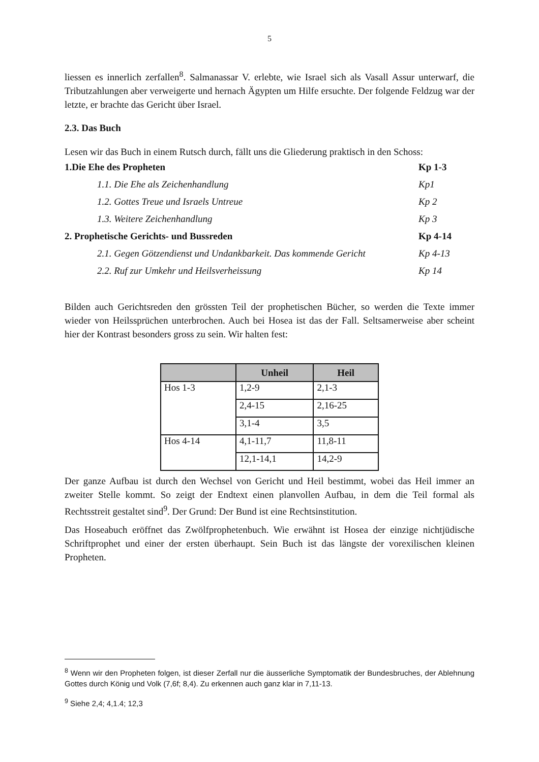5
liessen es innerlich zerfallen<sup>8</sup>. Salmanassar V. erlebte, wie Israel sich als Vasall Assur unterwarf, die Tributzahlungen aber verweigerte und hernach Ägypten um Hilfe ersuchte. Der folgende Feldzug war der letzte, er brachte das Gericht über Israel.
2.3. Das Buch
Lesen wir das Buch in einem Rutsch durch, fällt uns die Gliederung praktisch in den Schoss:
| 1.Die Ehe des Propheten | Kp 1-3 |
| 1.1. Die Ehe als Zeichenhandlung | Kp1 |
| 1.2. Gottes Treue und Israels Untreue | Kp 2 |
| 1.3. Weitere Zeichenhandlung | Kp 3 |
| 2. Prophetische Gerichts- und Bussreden | Kp 4-14 |
| 2.1. Gegen Götzendienst und Undankbarkeit. Das kommende Gericht | Kp 4-13 |
| 2.2. Ruf zur Umkehr und Heilsverheissung | Kp 14 |
Bilden auch Gerichtsreden den grössten Teil der prophetischen Bücher, so werden die Texte immer wieder von Heilssprüchen unterbrochen. Auch bei Hosea ist das der Fall. Seltsamerweise aber scheint hier der Kontrast besonders gross zu sein. Wir halten fest:
| | Unheil | Heil |
| --- | --- | --- |
| Hos 1-3 | 1,2-9 | 2,1-3 |
| | 2,4-15 | 2,16-25 |
| | 3,1-4 | 3,5 |
| Hos 4-14 | 4,1-11,7 | 11,8-11 |
| | 12,1-14,1 | 14,2-9 |
Der ganze Aufbau ist durch den Wechsel von Gericht und Heil bestimmt, wobei das Heil immer an zweiter Stelle kommt. So zeigt der Endtext einen planvollen Aufbau, in dem die Teil formal als Rechtsstreit gestaltet sind<sup>9</sup>. Der Grund: Der Bund ist eine Rechtsinstitution.
Das Hoseabuch eröffnet das Zwölfprophetenbuch. Wie erwähnt ist Hosea der einzige nichtjüdische Schriftprophet und einer der ersten überhaupt. Sein Buch ist das längste der vorexilischen kleinen Propheten.
<sup>8</sup> Wenn wir den Propheten folgen, ist dieser Zerfall nur die äusserliche Symptomatik der Bundesbruches, der Ablehnung Gottes durch König und Volk (7,6f; 8,4). Zu erkennen auch ganz klar in 7,11-13.
<sup>9</sup> Siehe 2,4; 4,1.4; 12,3